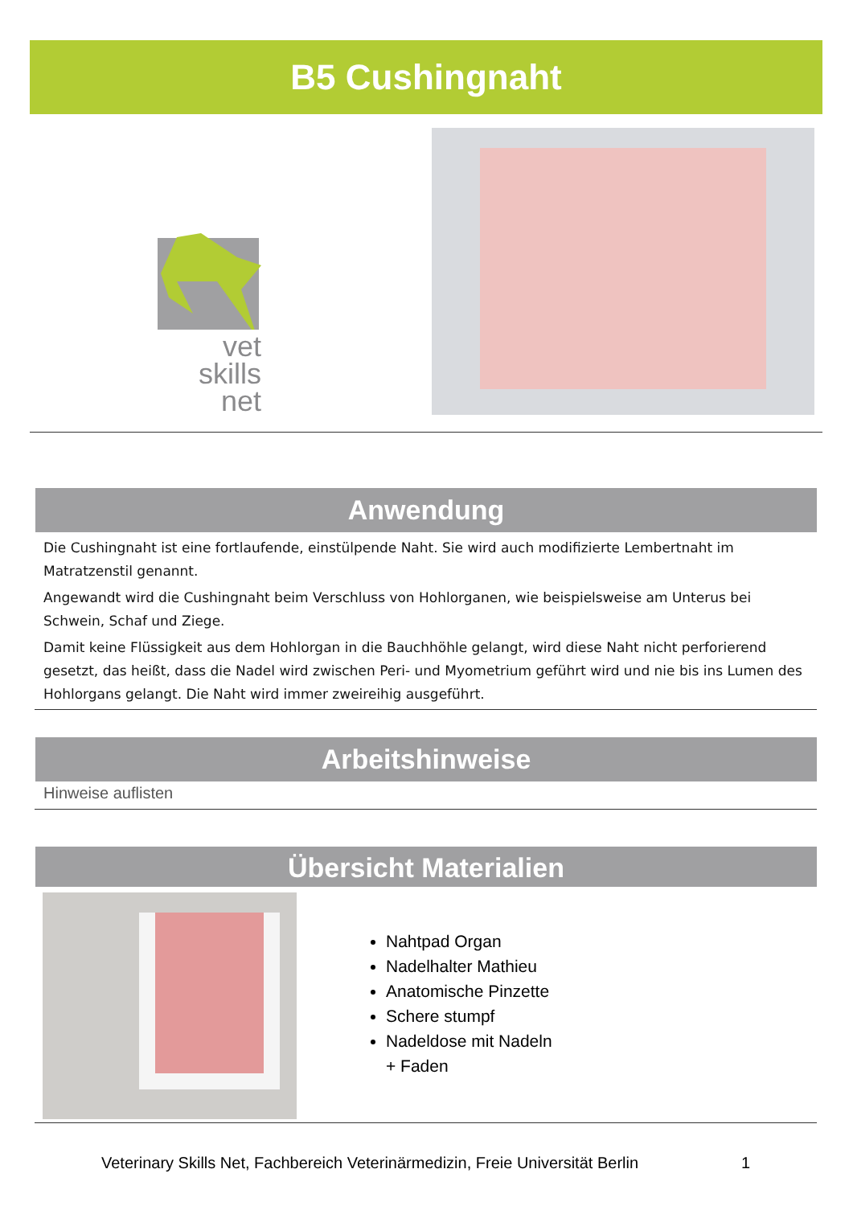B5 Cushingnaht
vet skills
net
Anwendung
Die Cushingnaht ist eine fortlaufende, einstülpende Naht. Sie wird auch modifizierte Lembertnaht im Matratzenstil genannt.
Angewandt wird die Cushingnaht beim Verschluss von Hohlorganen, wie beispielsweise am Unterus bei Schwein, Schaf und Ziege.
Damit keine Flüssigkeit aus dem Hohlorgan in die Bauchhöhle gelangt, wird diese Naht nicht perforierend gesetzt, das heißt, dass die Nadel wird zwischen Peri- und Myometrium geführt wird und nie bis ins Lumen des Hohlorgans gelangt. Die Naht wird immer zweireihig ausgeführt.
Arbeitshinweise
Hinweise auflisten
Übersicht Materialien
Nahtpad Organ
Nadelhalter Mathieu
Anatomische Pinzette
Schere stumpf
Nadeldose mit Nadeln
+ Faden
Veterinary Skills Net, Fachbereich Veterinärmedizin, Freie Universität Berlin
1